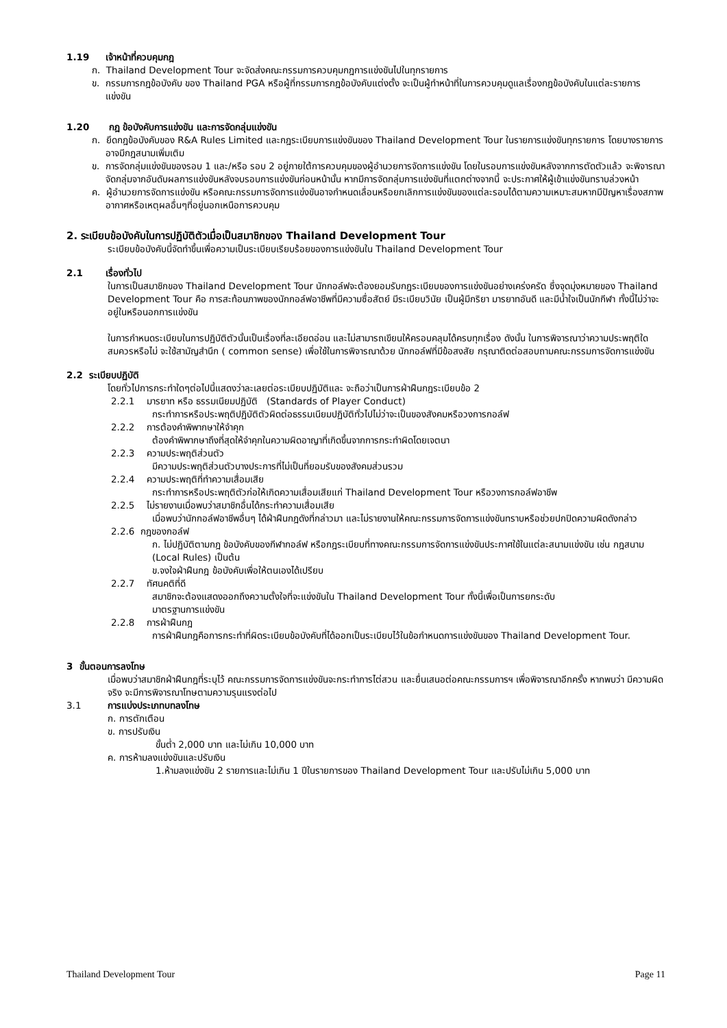1.19 เจ้าหน้าที่ควบคุมกฎ
ก. Thailand Development Tour จะจัดส่งคณะกรรมการควบคุมกฎการแข่งขันไปในทุกรายการ
ข. กรรมการกฎข้อบังคับ ของ Thailand PGA หรือผู้ที่กรรมการกฎข้อบังคับแต่งตั้ง จะเป็นผู้ทำหน้าที่ในการควบคุมดูแลเรื่องกฎข้อบังคับในแต่ละรายการแข่งขัน
1.20 กฎ ข้อบังคับการแข่งขัน และการจัดกลุ่มแข่งขัน
ก. ยึดกฎข้อบังคับของ R&A Rules Limited และกฎระเบียบการแข่งขันของ Thailand Development Tour ในรายการแข่งขันทุกรายการ โดยบางรายการอาจมีกฎสนามเพิ่มเติม
ข. การจัดกลุ่มแข่งขันของรอบ 1 และ/หรือ รอบ 2 อยู่ภายใต้การควบคุมของผู้อำนวยการจัดการแข่งขัน โดยในรอบการแข่งขันหลังจากการตัดตัวแล้ว จะพิจารณาจัดกลุ่มจากอันดับผลการแข่งขันหลังจบรอบการแข่งขันก่อนหน้านั้น หากมีการจัดกลุ่มการแข่งขันที่แตกต่างจากนี้ จะประกาศให้ผู้เข้าแข่งขันทราบล่วงหน้า
ค. ผู้อำนวยการจัดการแข่งขัน หรือคณะกรรมการจัดการแข่งขันอาจกำหนดเลื่อนหรือยกเลิกการแข่งขันของแต่ละรอบได้ตามความเหมาะสมหากมีปัญหาเรื่องสภาพอากาศหรือเหตุผลอื่นๆที่อยู่นอกเหนือการควบคุม
2. ระเบียบข้อบังคับในการปฏิบัติตัวเมื่อเป็นสมาชิกของ Thailand Development Tour
ระเบียบข้อบังคับนี้จัดทำขึ้นเพื่อความเป็นระเบียบเรียบร้อยของการแข่งขันใน Thailand Development Tour
2.1 เรื่องทั่วไป
ในการเป็นสมาชิกของ Thailand Development Tour นักกอล์ฟจะต้องยอมรับกฎระเบียบของการแข่งขันอย่างเคร่งครัด ซึ่งจุดมุ่งหมายของ Thailand Development Tour คือ การสะท้อนภาพของนักกอล์ฟอาชีพที่มีความซื่อสัตย์ มีระเบียบวินัย เป็นผู้มีกริยา มารยาทอันดี และมีน้ำใจเป็นนักกีฬา ทั้งนี้ไม่ว่าจะอยู่ในหรือนอกการแข่งขัน
ในการกำหนดระเบียบในการปฏิบัติตัวนั้นเป็นเรื่องที่ละเอียดอ่อน และไม่สามารถเขียนให้ครอบคลุมได้ครบทุกเรื่อง ดังนั้น ในการพิจารณาว่าความประพฤติใดสมควรหรือไม่ จะใช้สามัญสำนึก ( common sense) เพื่อใช้ในการพิจารณาด้วย นักกอล์ฟที่มีข้อสงสัย กรุณาติดต่อสอบถามคณะกรรมการจัดการแข่งขัน
2.2 ระเบียบปฏิบัติ
โดยทั่วไปการกระทำใดๆต่อไปนี้แสดงว่าละเลยต่อระเบียบปฏิบัติและ จะถือว่าเป็นการฝ่าฝืนกฎระเบียบข้อ 2
2.2.1 มารยาท หรือ ธรรมเนียมปฏิบัติ (Standards of Player Conduct)
กระทำการหรือประพฤติปฏิบัติตัวผิดต่อธรรมเนียมปฏิบัติทั่วไปไม่ว่าจะเป็นของสังคมหรือวงการกอล์ฟ
2.2.2 การต้องคำพิพากษาให้จำคุก
ต้องคำพิพากษาถึงที่สุดให้จำคุกในความผิดอาญาที่เกิดขึ้นจากการกระทำผิดโดยเจตนา
2.2.3 ความประพฤติส่วนตัว
มีความประพฤติส่วนตัวบางประการที่ไม่เป็นที่ยอมรับของสังคมส่วนรวม
2.2.4 ความประพฤติที่ทำความเสื่อมเสีย
กระทำการหรือประพฤติตัวก่อให้เกิดความเสื่อมเสียแก่ Thailand Development Tour หรือวงการกอล์ฟอาชีพ
2.2.5 ไม่รายงานเมื่อพบว่าสมาชิกอื่นได้กระทำความเสื่อมเสีย
เมื่อพบว่านักกอล์ฟอาชีพอื่นๆ ได้ฝ่าฝืนกฎดังที่กล่าวมา และไม่รายงานให้คณะกรรมการจัดการแข่งขันทราบหรือช่วยปกปิดความผิดดังกล่าว
2.2.6 กฎของกอล์ฟ
ก. ไม่ปฏิบัติตามกฎ ข้อบังคับของกีฬากอล์ฟ หรือกฎระเบียบที่ทางคณะกรรมการจัดการแข่งขันประกาศใช้ในแต่ละสนามแข่งขัน เช่น กฎสนาม (Local Rules) เป็นต้น
ข.จงใจฝ่าฝืนกฎ ข้อบังคับเพื่อให้ตนเองได้เปรียบ
2.2.7 ทัศนคติที่ดี
สมาชิกจะต้องแสดงออกถึงความตั้งใจที่จะแข่งขันใน Thailand Development Tour ทั้งนี้เพื่อเป็นการยกระดับ
มาตรฐานการแข่งขัน
2.2.8 การฝ่าฝืนกฎ
การฝ่าฝืนกฎคือการกระทำที่ผิดระเบียบข้อบังคับที่ได้ออกเป็นระเบียบไว้ในข้อกำหนดการแข่งขันของ Thailand Development Tour.
3 ขั้นตอนการลงโทษ
เมื่อพบว่าสมาชิกฝ่าฝืนกฎที่ระบุไว้ คณะกรรมการจัดการแข่งขันจะกระทำการไต่สวน และยื่นเสนอต่อคณะกรรมการฯ เพื่อพิจารณาอีกครั้ง หากพบว่า มีความผิดจริง จะมีการพิจารณาโทษตามความรุนแรงต่อไป
3.1 การแบ่งประเภทบทลงโทษ
ก. การตักเตือน
ข. การปรับเงิน
ขั้นต่ำ 2,000 บาท และไม่เกิน 10,000 บาท
ค. การห้ามลงแข่งขันและปรับเงิน
1.ห้ามลงแข่งขัน 2 รายการและไม่เกิน 1 ปีในรายการของ Thailand Development Tour และปรับไม่เกิน 5,000 บาท
Thailand Development Tour Page 11